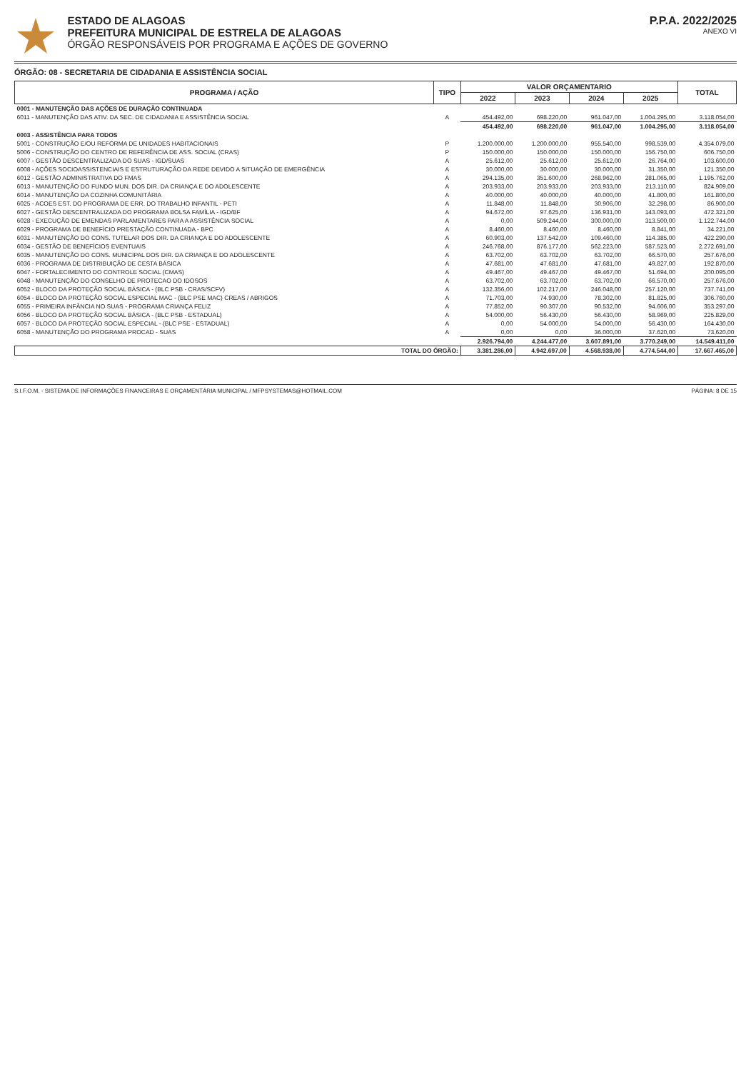ESTADO DE ALAGOAS
PREFEITURA MUNICIPAL DE ESTRELA DE ALAGOAS
ÓRGÃO RESPONSÁVEIS POR PROGRAMA E AÇÕES DE GOVERNO
P.P.A. 2022/2025
ANEXO VI
ÓRGÃO: 08 - SECRETARIA DE CIDADANIA E ASSISTÊNCIA SOCIAL
| PROGRAMA / AÇÃO | TIPO | VALOR ORÇAMENTARIO | | | | TOTAL |
| --- | --- | --- | --- | --- | --- | --- |
| | | 2022 | 2023 | 2024 | 2025 | |
| 0001 - MANUTENÇÃO DAS AÇÕES DE DURAÇÃO CONTINUADA | | | | | | |
| 6011 - MANUTENÇÃO DAS ATIV. DA SEC. DE CIDADANIA E ASSISTÊNCIA SOCIAL | A | 454.492,00 | 698.220,00 | 961.047,00 | 1.004.295,00 | 3.118.054,00 |
| | | 454.492,00 | 698.220,00 | 961.047,00 | 1.004.295,00 | 3.118.054,00 |
| 0003 - ASSISTÊNCIA PARA TODOS | | | | | | |
| 5001 - CONSTRUÇÃO E/OU REFORMA DE UNIDADES HABITACIONAIS | P | 1.200.000,00 | 1.200.000,00 | 955.540,00 | 998.539,00 | 4.354.079,00 |
| 5006 - CONSTRUÇÃO DO CENTRO DE REFERÊNCIA DE ASS. SOCIAL (CRAS) | P | 150.000,00 | 150.000,00 | 150.000,00 | 156.750,00 | 606.750,00 |
| 6007 - GESTÃO DESCENTRALIZADA DO SUAS - IGD/SUAS | A | 25.612,00 | 25.612,00 | 25.612,00 | 26.764,00 | 103.600,00 |
| 6008 - AÇÕES SOCIOASSISTENCIAIS E ESTRUTURAÇÃO DA REDE DEVIDO A SITUAÇÃO DE EMERGÊNCIA | A | 30.000,00 | 30.000,00 | 30.000,00 | 31.350,00 | 121.350,00 |
| 6012 - GESTÃO ADMINISTRATIVA DO FMAS | A | 294.135,00 | 351.600,00 | 268.962,00 | 281.065,00 | 1.195.762,00 |
| 6013 - MANUTENÇÃO DO FUNDO MUN. DOS DIR. DA CRIANÇA E DO ADOLESCENTE | A | 203.933,00 | 203.933,00 | 203.933,00 | 213.110,00 | 824.909,00 |
| 6014 - MANUTENÇÃO DA COZINHA COMUNITÁRIA | A | 40.000,00 | 40.000,00 | 40.000,00 | 41.800,00 | 161.800,00 |
| 6025 - ACOES EST. DO PROGRAMA DE ERR. DO TRABALHO INFANTIL - PETI | A | 11.848,00 | 11.848,00 | 30.906,00 | 32.298,00 | 86.900,00 |
| 6027 - GESTÃO DESCENTRALIZADA DO PROGRAMA BOLSA FAMÍLIA - IGD/BF | A | 94.672,00 | 97.625,00 | 136.931,00 | 143.093,00 | 472.321,00 |
| 6028 - EXECUÇÃO DE EMENDAS PARLAMENTARES PARA A ASSISTÊNCIA SOCIAL | A | 0,00 | 509.244,00 | 300.000,00 | 313.500,00 | 1.122.744,00 |
| 6029 - PROGRAMA DE BENEFÍCIO PRESTAÇÃO CONTINUADA - BPC | A | 8.460,00 | 8.460,00 | 8.460,00 | 8.841,00 | 34.221,00 |
| 6031 - MANUTENÇÃO DO CONS. TUTELAR DOS DIR. DA CRIANÇA E DO ADOLESCENTE | A | 60.903,00 | 137.542,00 | 109.460,00 | 114.385,00 | 422.290,00 |
| 6034 - GESTÃO DE BENEFÍCIOS EVENTUAIS | A | 246.768,00 | 876.177,00 | 562.223,00 | 587.523,00 | 2.272.691,00 |
| 6035 - MANUTENÇÃO DO CONS. MUNICIPAL DOS DIR. DA CRIANÇA E DO ADOLESCENTE | A | 63.702,00 | 63.702,00 | 63.702,00 | 66.570,00 | 257.676,00 |
| 6036 - PROGRAMA DE DISTRIBUIÇÃO DE CESTA BÁSICA | A | 47.681,00 | 47.681,00 | 47.681,00 | 49.827,00 | 192.870,00 |
| 6047 - FORTALECIMENTO DO CONTROLE SOCIAL (CMAS) | A | 49.467,00 | 49.467,00 | 49.467,00 | 51.694,00 | 200.095,00 |
| 6048 - MANUTENÇÃO DO CONSELHO DE PROTECAO DO IDOSOS | A | 63.702,00 | 63.702,00 | 63.702,00 | 66.570,00 | 257.676,00 |
| 6052 - BLOCO DA PROTEÇÃO SOCIAL BÁSICA - (BLC PSB - CRAS/SCFV) | A | 132.356,00 | 102.217,00 | 246.048,00 | 257.120,00 | 737.741,00 |
| 6054 - BLOCO DA PROTEÇÃO SOCIAL ESPECIAL MAC - (BLC PSE MAC) CREAS / ABRIGOS | A | 71.703,00 | 74.930,00 | 78.302,00 | 81.825,00 | 306.760,00 |
| 6055 - PRIMEIRA INFÂNCIA NO SUAS - PROGRAMA CRIANÇA FELIZ | A | 77.852,00 | 90.307,00 | 90.532,00 | 94.606,00 | 353.297,00 |
| 6056 - BLOCO DA PROTEÇÃO SOCIAL BÁSICA - (BLC PSB - ESTADUAL) | A | 54.000,00 | 56.430,00 | 56.430,00 | 58.969,00 | 225.829,00 |
| 6057 - BLOCO DA PROTEÇÃO SOCIAL ESPECIAL - (BLC PSE - ESTADUAL) | A | 0,00 | 54.000,00 | 54.000,00 | 56.430,00 | 164.430,00 |
| 6058 - MANUTENÇÃO DO PROGRAMA PROCAD - SUAS | A | 0,00 | 0,00 | 36.000,00 | 37.620,00 | 73.620,00 |
| | | 2.926.794,00 | 4.244.477,00 | 3.607.891,00 | 3.770.249,00 | 14.549.411,00 |
| TOTAL DO ÓRGÃO: | | 3.381.286,00 | 4.942.697,00 | 4.568.938,00 | 4.774.544,00 | 17.667.465,00 |
S.I.F.O.M. - SISTEMA DE INFORMAÇÕES FINANCEIRAS E ORÇAMENTÁRIA MUNICIPAL / MFPSYSTEMAS@HOTMAIL.COM PÁGINA: 8 DE 15